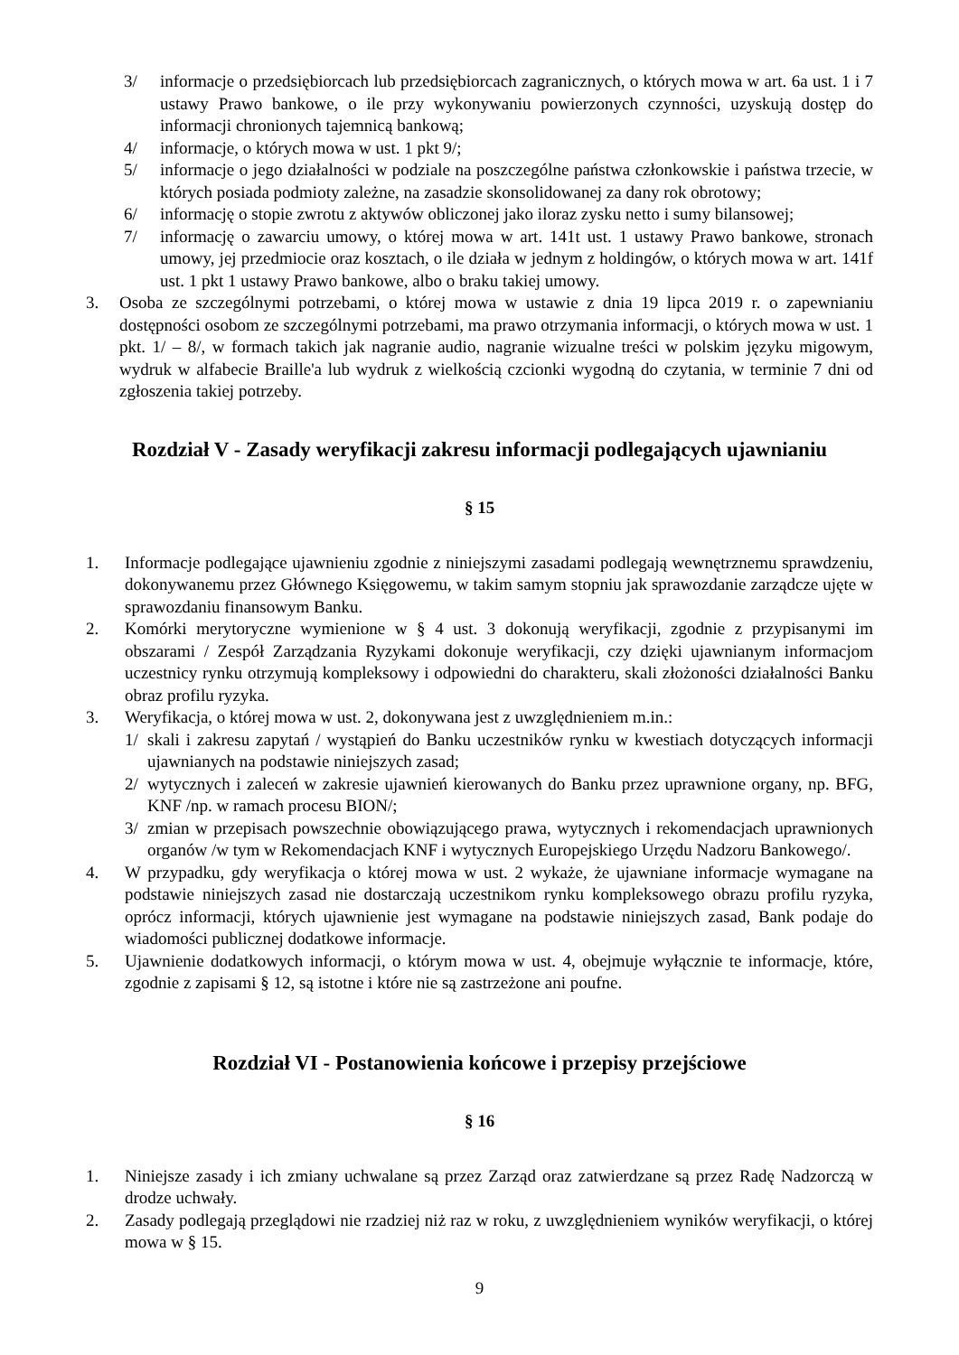3/ informacje o przedsiębiorcach lub przedsiębiorcach zagranicznych, o których mowa w art. 6a ust. 1 i 7 ustawy Prawo bankowe, o ile przy wykonywaniu powierzonych czynności, uzyskują dostęp do informacji chronionych tajemnicą bankową;
4/ informacje, o których mowa w ust. 1 pkt 9/;
5/ informacje o jego działalności w podziale na poszczególne państwa członkowskie i państwa trzecie, w których posiada podmioty zależne, na zasadzie skonsolidowanej za dany rok obrotowy;
6/ informację o stopie zwrotu z aktywów obliczonej jako iloraz zysku netto i sumy bilansowej;
7/ informację o zawarciu umowy, o której mowa w art. 141t ust. 1 ustawy Prawo bankowe, stronach umowy, jej przedmiocie oraz kosztach, o ile działa w jednym z holdingów, o których mowa w art. 141f ust. 1 pkt 1 ustawy Prawo bankowe, albo o braku takiej umowy.
3. Osoba ze szczególnymi potrzebami, o której mowa w ustawie z dnia 19 lipca 2019 r. o zapewnianiu dostępności osobom ze szczególnymi potrzebami, ma prawo otrzymania informacji, o których mowa w ust. 1 pkt. 1/ – 8/, w formach takich jak nagranie audio, nagranie wizualne treści w polskim języku migowym, wydruk w alfabecie Braille'a lub wydruk z wielkością czcionki wygodną do czytania, w terminie 7 dni od zgłoszenia takiej potrzeby.
Rozdział V - Zasady weryfikacji zakresu informacji podlegających ujawnianiu
§ 15
1. Informacje podlegające ujawnieniu zgodnie z niniejszymi zasadami podlegają wewnętrznemu sprawdzeniu, dokonywanemu przez Głównego Księgowemu, w takim samym stopniu jak sprawozdanie zarządcze ujęte w sprawozdaniu finansowym Banku.
2. Komórki merytoryczne wymienione w § 4 ust. 3 dokonują weryfikacji, zgodnie z przypisanymi im obszarami / Zespół Zarządzania Ryzykami dokonuje weryfikacji, czy dzięki ujawnianym informacjom uczestnicy rynku otrzymują kompleksowy i odpowiedni do charakteru, skali złożoności działalności Banku obraz profilu ryzyka.
3. Weryfikacja, o której mowa w ust. 2, dokonywana jest z uwzględnieniem m.in.:
1/ skali i zakresu zapytań / wystąpień do Banku uczestników rynku w kwestiach dotyczących informacji ujawnianych na podstawie niniejszych zasad;
2/ wytycznych i zaleceń w zakresie ujawnień kierowanych do Banku przez uprawnione organy, np. BFG, KNF /np. w ramach procesu BION/;
3/ zmian w przepisach powszechnie obowiązującego prawa, wytycznych i rekomendacjach uprawnionych organów /w tym w Rekomendacjach KNF i wytycznych Europejskiego Urzędu Nadzoru Bankowego/.
4. W przypadku, gdy weryfikacja o której mowa w ust. 2 wykaże, że ujawniane informacje wymagane na podstawie niniejszych zasad nie dostarczają uczestnikom rynku kompleksowego obrazu profilu ryzyka, oprócz informacji, których ujawnienie jest wymagane na podstawie niniejszych zasad, Bank podaje do wiadomości publicznej dodatkowe informacje.
5. Ujawnienie dodatkowych informacji, o którym mowa w ust. 4, obejmuje wyłącznie te informacje, które, zgodnie z zapisami § 12, są istotne i które nie są zastrzeżone ani poufne.
Rozdział VI - Postanowienia końcowe i przepisy przejściowe
§ 16
1. Niniejsze zasady i ich zmiany uchwalane są przez Zarząd oraz zatwierdzane są przez Radę Nadzorczą w drodze uchwały.
2. Zasady podlegają przeglądowi nie rzadziej niż raz w roku, z uwzględnieniem wyników weryfikacji, o której mowa w § 15.
9